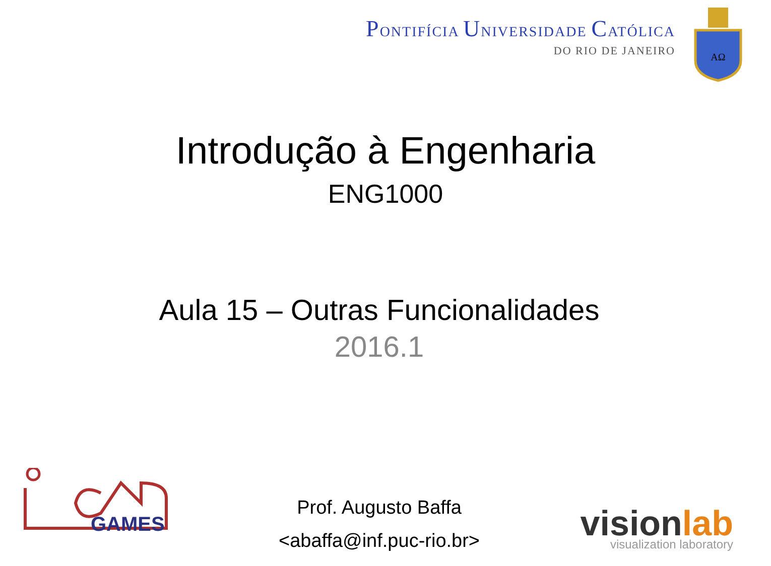PONTIFÍCIA UNIVERSIDADE CATÓLICA
DO RIO DE JANEIRO
ΑΩ
Introdução à Engenharia
ENG1000
Aula 15 – Outras Funcionalidades
2016.1
Prof. Augusto Baffa
<abaffa@inf.puc-rio.br>
GAMES
visionlab
visualization laboratory